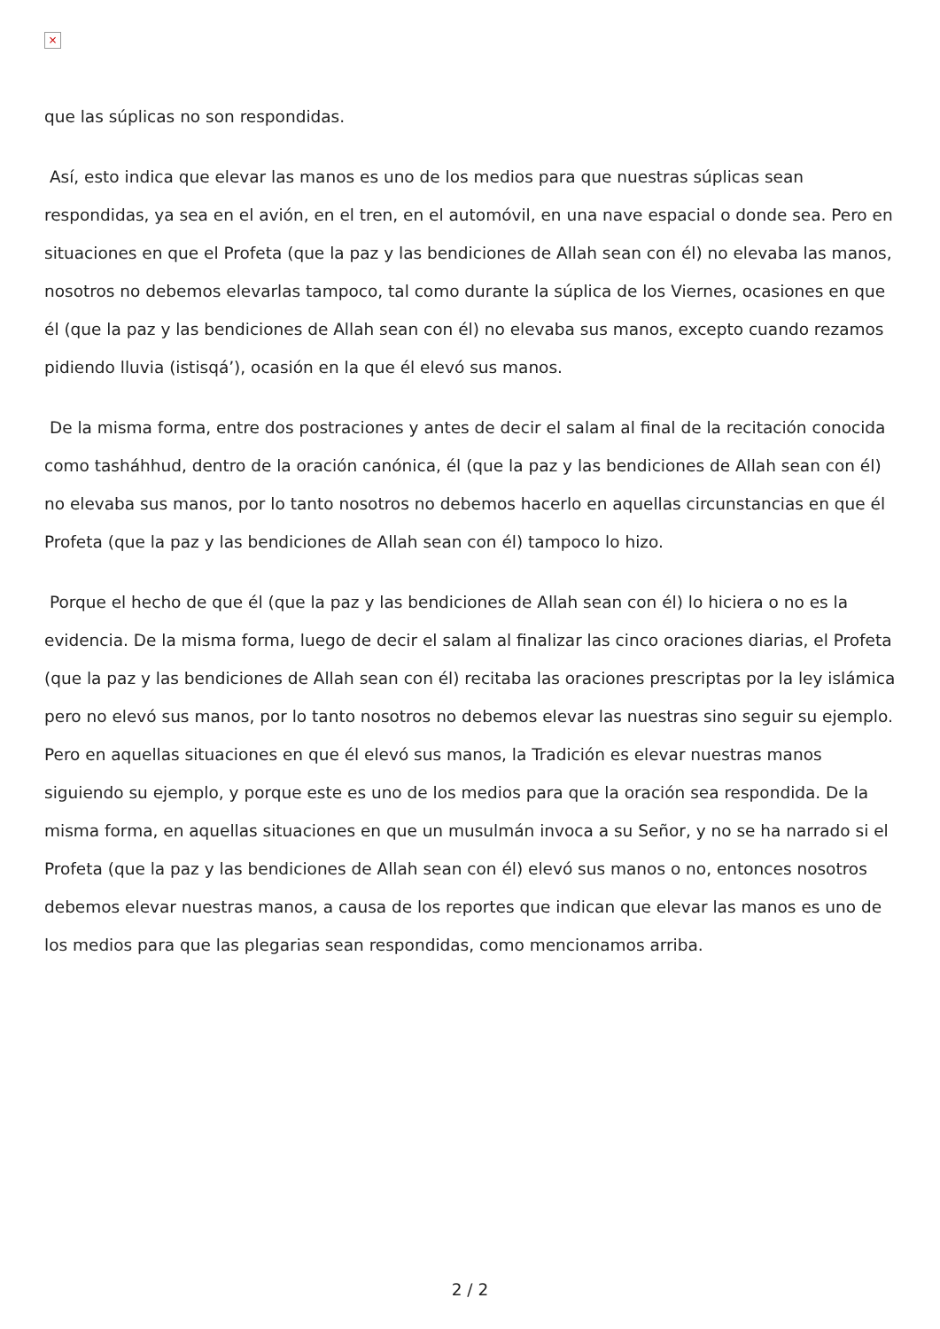×
que las súplicas no son respondidas.
Así, esto indica que elevar las manos es uno de los medios para que nuestras súplicas sean respondidas, ya sea en el avión, en el tren, en el automóvil, en una nave espacial o donde sea. Pero en situaciones en que el Profeta (que la paz y las bendiciones de Allah sean con él) no elevaba las manos, nosotros no debemos elevarlas tampoco, tal como durante la súplica de los Viernes, ocasiones en que él (que la paz y las bendiciones de Allah sean con él) no elevaba sus manos, excepto cuando rezamos pidiendo lluvia (istisqá’), ocasión en la que él elevó sus manos.
De la misma forma, entre dos postraciones y antes de decir el salam al final de la recitación conocida como tasháhhud, dentro de la oración canónica, él (que la paz y las bendiciones de Allah sean con él) no elevaba sus manos, por lo tanto nosotros no debemos hacerlo en aquellas circunstancias en que él Profeta (que la paz y las bendiciones de Allah sean con él) tampoco lo hizo.
Porque el hecho de que él (que la paz y las bendiciones de Allah sean con él) lo hiciera o no es la evidencia. De la misma forma, luego de decir el salam al finalizar las cinco oraciones diarias, el Profeta (que la paz y las bendiciones de Allah sean con él) recitaba las oraciones prescriptas por la ley islámica pero no elevó sus manos, por lo tanto nosotros no debemos elevar las nuestras sino seguir su ejemplo. Pero en aquellas situaciones en que él elevó sus manos, la Tradición es elevar nuestras manos siguiendo su ejemplo, y porque este es uno de los medios para que la oración sea respondida. De la misma forma, en aquellas situaciones en que un musulmán invoca a su Señor, y no se ha narrado si el Profeta (que la paz y las bendiciones de Allah sean con él) elevó sus manos o no, entonces nosotros debemos elevar nuestras manos, a causa de los reportes que indican que elevar las manos es uno de los medios para que las plegarias sean respondidas, como mencionamos arriba.
2 / 2